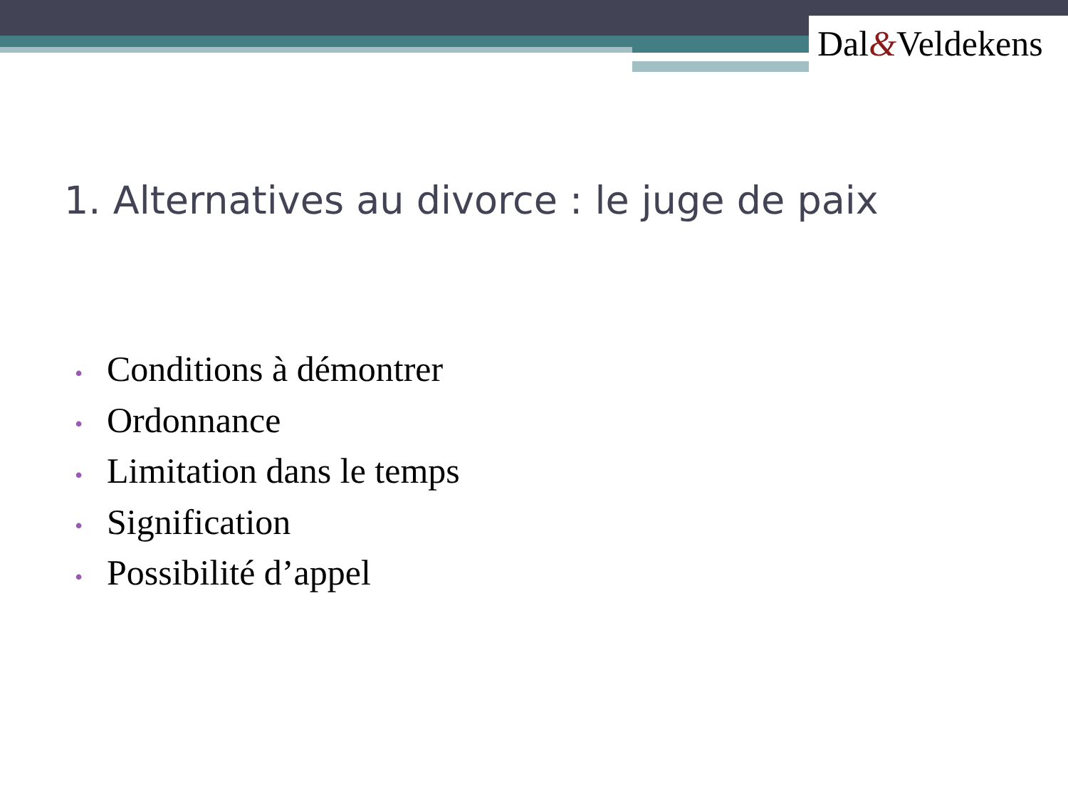Dal&Veldekens
1. Alternatives au divorce : le juge de paix
• Conditions à démontrer
• Ordonnance
• Limitation dans le temps
• Signification
• Possibilité d’appel